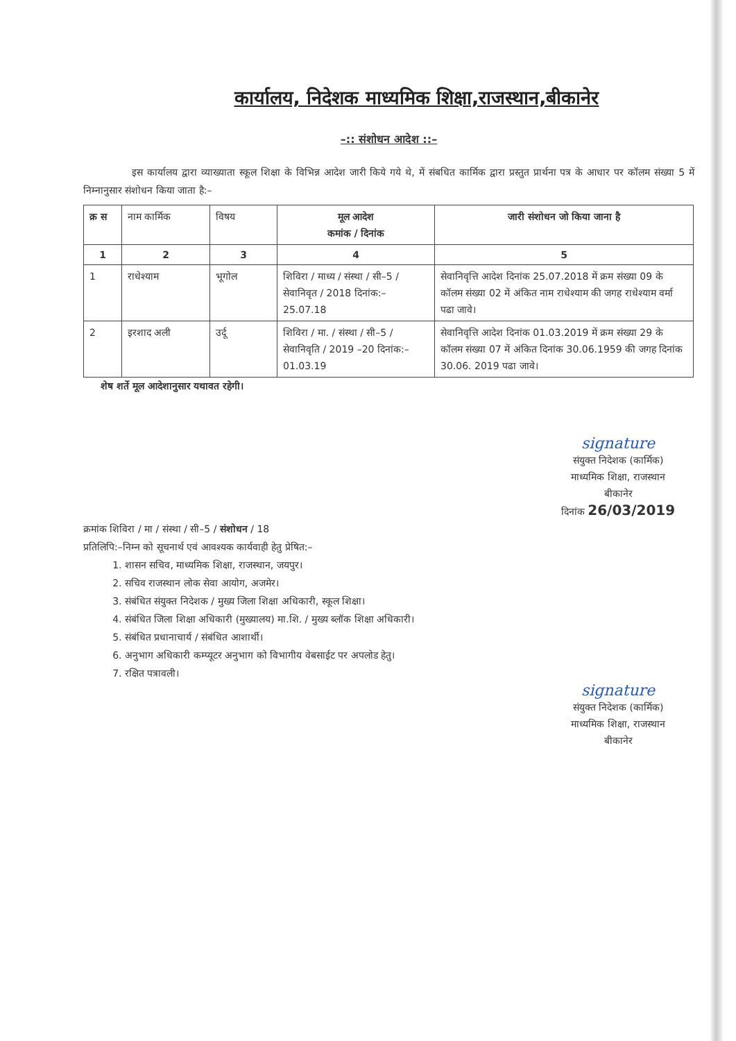कार्यालय, निदेशक माध्यमिक शिक्षा,राजस्थान,बीकानेर
–:: संशोधन आदेश ::–
इस कार्यालय द्वारा व्याख्याता स्कूल शिक्षा के विभिन्न आदेश जारी किये गये थे, में संबधित कार्मिक द्वारा प्रस्तुत प्रार्थना पत्र के आधार पर कॉलम संख्या 5 में निम्नानुसार संशोधन किया जाता है:–
| क्र स | नाम कार्मिक | विषय | मूल आदेश कमांक / दिनांक | जारी संशोधन जो किया जाना है |
| --- | --- | --- | --- | --- |
| 1 | 2 | 3 | 4 | 5 |
| 1 | राधेश्याम | भूगोल | शिविरा / माध्य / संस्था / सी–5 / सेवानिवृत / 2018 दिनांक:– 25.07.18 | सेवानिवृत्ति आदेश दिनांक 25.07.2018 में क्रम संख्या 09 के कॉलम संख्या 02 में अंकित नाम राधेश्याम की जगह राधेश्याम वर्मा पढा जावे। |
| 2 | इरशाद अली | उर्दू | शिविरा / मा. / संस्था / सी–5 / सेवानिवृति / 2019 –20 दिनांक:–01.03.19 | सेवानिवृत्ति आदेश दिनांक 01.03.2019 में क्रम संख्या 29 के कॉलम संख्या 07 में अंकित दिनांक 30.06.1959 की जगह दिनांक 30.06. 2019 पढा जावे। |
शेष शर्ते मूल आदेशानुसार यथावत रहेगी।
signature
संयुक्त निदेशक (कार्मिक)
माध्यमिक शिक्षा, राजस्थान
बीकानेर
दिनांक 26/03/2019
क्रमांक शिविरा / मा / संस्था / सी–5 / संशोधन / 18
प्रतिलिपि:–निम्न को सूचनार्थ एवं आवश्यक कार्यवाही हेतु प्रेषित:–
1. शासन सचिव, माध्यमिक शिक्षा, राजस्थान, जयपुर।
2. सचिव राजस्थान लोक सेवा आयोग, अजमेर।
3. संबंधित संयुक्त निदेशक / मुख्य जिला शिक्षा अधिकारी, स्कूल शिक्षा।
4. संबंधित जिला शिक्षा अधिकारी (मुख्यालय) मा.शि. / मुख्य ब्लॉक शिक्षा अधिकारी।
5. संबंधित प्रधानाचार्य / संबंधित आशार्थी।
6. अनुभाग अधिकारी कम्प्यूटर अनुभाग को विभागीय वेबसाईट पर अपलोड हेतु।
7. रक्षित पत्रावली।
signature
संयुक्त निदेशक (कार्मिक)
माध्यमिक शिक्षा, राजस्थान
बीकानेर